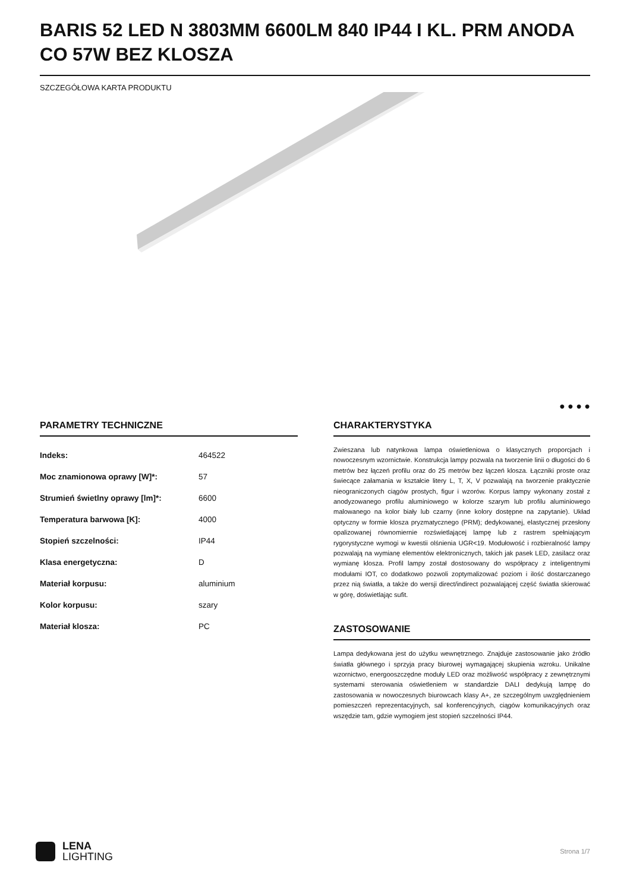BARIS 52 LED N 3803MM 6600LM 840 IP44 I KL. PRM ANODA CO 57W BEZ KLOSZA
SZCZEGÓŁOWA KARTA PRODUKTU
● ● ● ●
PARAMETRY TECHNICZNE
| Indeks: | 464522 |
| Moc znamionowa oprawy [W]*: | 57 |
| Strumień świetlny oprawy [lm]*: | 6600 |
| Temperatura barwowa [K]: | 4000 |
| Stopień szczelności: | IP44 |
| Klasa energetyczna: | D |
| Materiał korpusu: | aluminium |
| Kolor korpusu: | szary |
| Materiał klosza: | PC |
CHARAKTERYSTYKA
Zwieszana lub natynkowa lampa oświetleniowa o klasycznych proporcjach i nowoczesnym wzornictwie. Konstrukcja lampy pozwala na tworzenie linii o długości do 6 metrów bez łączeń profilu oraz do 25 metrów bez łączeń klosza. Łączniki proste oraz świecące załamania w kształcie litery L, T, X, V pozwalają na tworzenie praktycznie nieograniczonych ciągów prostych, figur i wzorów. Korpus lampy wykonany został z anodyzowanego profilu aluminiowego w kolorze szarym lub profilu aluminiowego malowanego na kolor biały lub czarny (inne kolory dostępne na zapytanie). Układ optyczny w formie klosza pryzmatycznego (PRM); dedykowanej, elastycznej przesłony opalizowanej równomiernie rozświetlającej lampę lub z rastrem spełniającym rygorystyczne wymogi w kwestii olśnienia UGR<19. Modułowość i rozbieralność lampy pozwalają na wymianę elementów elektronicznych, takich jak pasek LED, zasilacz oraz wymianę klosza. Profil lampy został dostosowany do współpracy z inteligentnymi modułami IOT, co dodatkowo pozwoli zoptymalizować poziom i ilość dostarczanego przez nią światła, a także do wersji direct/indirect pozwalającej część światła skierować w górę, doświetlając sufit.
ZASTOSOWANIE
Lampa dedykowana jest do użytku wewnętrznego. Znajduje zastosowanie jako źródło światła głównego i sprzyja pracy biurowej wymagającej skupienia wzroku. Unikalne wzornictwo, energooszczędne moduły LED oraz możliwość współpracy z zewnętrznymi systemami sterowania oświetleniem w standardzie DALI dedykują lampę do zastosowania w nowoczesnych biurowcach klasy A+, ze szczególnym uwzględnieniem pomieszczeń reprezentacyjnych, sal konferencyjnych, ciągów komunikacyjnych oraz wszędzie tam, gdzie wymogiem jest stopień szczelności IP44.
LENA
LIGHTING
Strona 1/7